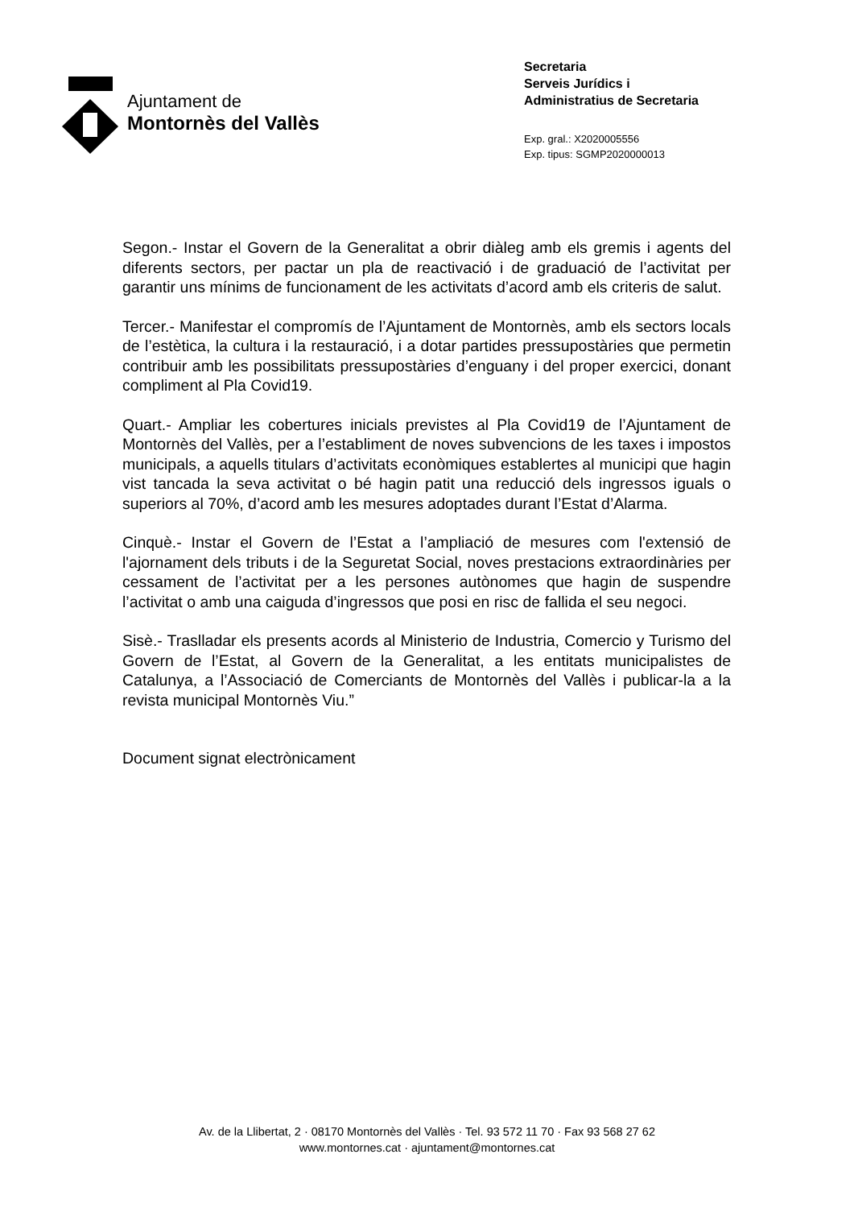Ajuntament de
Montornès del Vallès
Secretaria
Serveis Jurídics i
Administratius de Secretaria
Exp. gral.: X2020005556
Exp. tipus: SGMP2020000013
Segon.- Instar el Govern de la Generalitat a obrir diàleg amb els gremis i agents del diferents sectors, per pactar un pla de reactivació i de graduació de l’activitat per garantir uns mínims de funcionament de les activitats d’acord amb els criteris de salut.
Tercer.- Manifestar el compromís de l’Ajuntament de Montornès, amb els sectors locals de l’estètica, la cultura i la restauració, i a dotar partides pressupostàries que permetin contribuir amb les possibilitats pressupostàries d’enguany i del proper exercici, donant compliment al Pla Covid19.
Quart.- Ampliar les cobertures inicials previstes al Pla Covid19 de l’Ajuntament de Montornès del Vallès, per a l’establiment de noves subvencions de les taxes i impostos municipals, a aquells titulars d’activitats econòmiques establertes al municipi que hagin vist tancada la seva activitat o bé hagin patit una reducció dels ingressos iguals o superiors al 70%, d’acord amb les mesures adoptades durant l’Estat d’Alarma.
Cinquè.- Instar el Govern de l’Estat a l’ampliació de mesures com l'extensió de l'ajornament dels tributs i de la Seguretat Social, noves prestacions extraordinàries per cessament de l’activitat per a les persones autònomes que hagin de suspendre l’activitat o amb una caiguda d’ingressos que posi en risc de fallida el seu negoci.
Sisè.- Traslladar els presents acords al Ministerio de Industria, Comercio y Turismo del Govern de l’Estat, al Govern de la Generalitat, a les entitats municipalistes de Catalunya, a l’Associació de Comerciants de Montornès del Vallès i publicar-la a la revista municipal Montornès Viu.”
Document signat electrònicament
Av. de la Llibertat, 2 · 08170 Montornès del Vallès · Tel. 93 572 11 70 · Fax 93 568 27 62
www.montornes.cat · ajuntament@montornes.cat